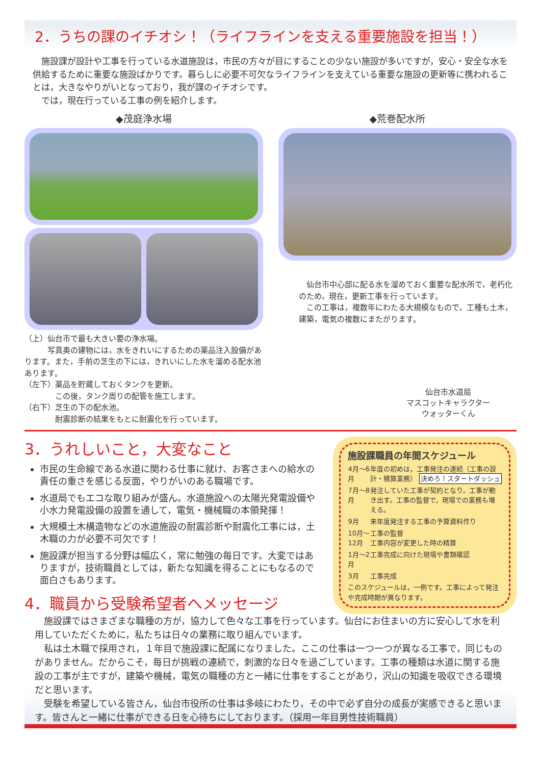2．うちの課のイチオシ！（ライフラインを支える重要施設を担当！）
　施設課が設計や工事を行っている水道施設は，市民の方々が目にすることの少ない施設が多いですが，安心・安全な水を供給するために重要な施設ばかりです。暮らしに必要不可欠なライフラインを支えている重要な施設の更新等に携われることは，大きなやりがいとなっており，我が課のイチオシです。
　では，現在行っている工事の例を紹介します。
◆茂庭浄水場
（上）仙台市で最も大きい要の浄水場。
　　　写真奥の建物には，水をきれいにするための薬品注入設備があります。また，手前の芝生の下には，きれいにした水を溜める配水池あります。
（左下）薬品を貯蔵しておくタンクを更新。
　　　　この後，タンク周りの配管を施工します。
（右下）芝生の下の配水池。
　　　　耐震診断の結果をもとに耐震化を行っています。
◆荒巻配水所
　仙台市中心部に配る水を溜めておく重要な配水所で，老朽化のため，現在，更新工事を行っています。
　この工事は，複数年にわたる大規模なもので，工種も土木，建築，電気の複数にまたがります。
仙台市水道局
マスコットキャラクター
ウォッターくん
3．うれしいこと，大変なこと
市民の生命線である水道に関わる仕事に就け、お客さまへの給水の責任の重さを感じる反面，やりがいのある職場です。
水道局でもエコな取り組みが盛ん。水道施設への太陽光発電設備や小水力発電設備の設置を通して，電気・機械職の本領発揮！
大規模土木構造物などの水道施設の耐震診断や耐震化工事には，土木職の力が必要不可欠です！
施設課が担当する分野は幅広く，常に勉強の毎日です。大変ではありますが，技術職員としては，新たな知識を得ることにもなるので面白さもあります。
4．職員から受験希望者へメッセージ
施設課職員の年間スケジュール
4月〜6月 年度の初めは，工事発注の連続（工事の設計・積算業務） 決めろ！スタートダッシュ
7月〜8月 発注していた工事が契約となり，工事が動き出す。工事の監督で，現場での業務も増える。
9月 来年度発注する工事の予算資料作り
10月〜12月 工事の監督
工事内容が変更した時の精算
1月〜2月 工事完成に向けた現場や書類確認
3月 工事完成
このスケジュールは，一例です。工事によって発注や完成時期が異なります。
　施設課ではさまざまな職種の方が，協力して色々な工事を行っています。仙台にお住まいの方に安心して水を利用していただくために，私たちは日々の業務に取り組んでいます。
　私は土木職で採用され，１年目で施設課に配属になりました。ここの仕事は一つ一つが異なる工事で，同じものがありません。だからこそ，毎日が挑戦の連続で，刺激的な日々を過ごしています。工事の種類は水道に関する施設の工事が主ですが，建築や機械，電気の職種の方と一緒に仕事をすることがあり，沢山の知識を吸収できる環境だと思います。
　受験を希望している皆さん，仙台市役所の仕事は多岐にわたり，その中で必ず自分の成長が実感できると思います。皆さんと一緒に仕事ができる日を心待ちにしております。（採用一年目男性技術職員）